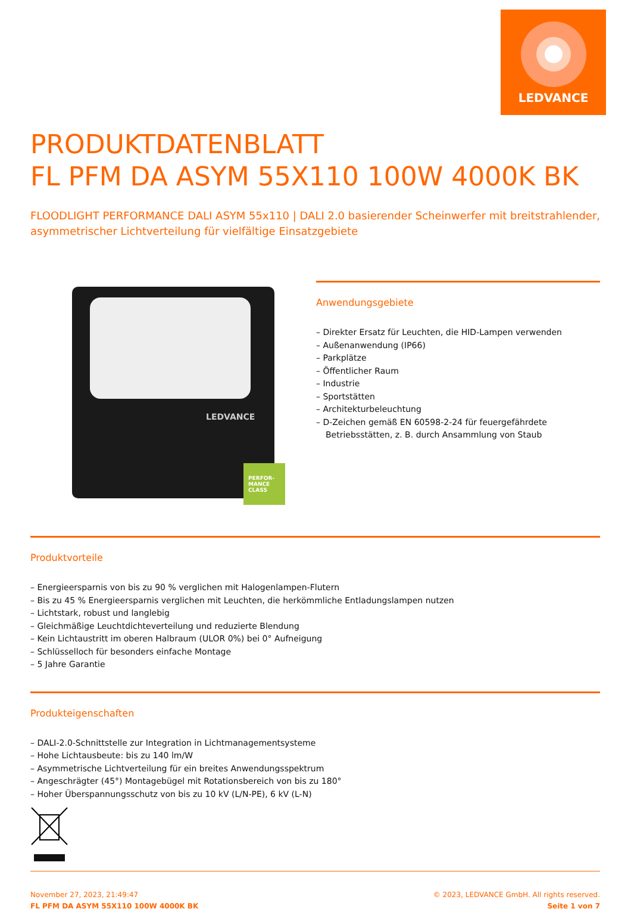LEDVANCE
PRODUKTDATENBLATT
FL PFM DA ASYM 55X110 100W 4000K BK
FLOODLIGHT PERFORMANCE DALI ASYM 55x110 | DALI 2.0 basierender Scheinwerfer mit breitstrahlender, asymmetrischer Lichtverteilung für vielfältige Einsatzgebiete
LEDVANCE
PERFOR-
MANCE
CLASS
Anwendungsgebiete
– Direkter Ersatz für Leuchten, die HID-Lampen verwenden
– Außenanwendung (IP66)
– Parkplätze
– Öffentlicher Raum
– Industrie
– Sportstätten
– Architekturbeleuchtung
– D-Zeichen gemäß EN 60598-2-24 für feuergefährdete Betriebsstätten, z. B. durch Ansammlung von Staub
Produktvorteile
– Energieersparnis von bis zu 90 % verglichen mit Halogenlampen-Flutern
– Bis zu 45 % Energieersparnis verglichen mit Leuchten, die herkömmliche Entladungslampen nutzen
– Lichtstark, robust und langlebig
– Gleichmäßige Leuchtdichteverteilung und reduzierte Blendung
– Kein Lichtaustritt im oberen Halbraum (ULOR 0%) bei 0° Aufneigung
– Schlüsselloch für besonders einfache Montage
– 5 Jahre Garantie
Produkteigenschaften
– DALI-2.0-Schnittstelle zur Integration in Lichtmanagementsysteme
– Hohe Lichtausbeute: bis zu 140 lm/W
– Asymmetrische Lichtverteilung für ein breites Anwendungsspektrum
– Angeschrägter (45°) Montagebügel mit Rotationsbereich von bis zu 180°
– Hoher Überspannungsschutz von bis zu 10 kV (L/N-PE), 6 kV (L-N)
November 27, 2023, 21:49:47
FL PFM DA ASYM 55X110 100W 4000K BK
© 2023, LEDVANCE GmbH. All rights reserved.
Seite 1 von 7